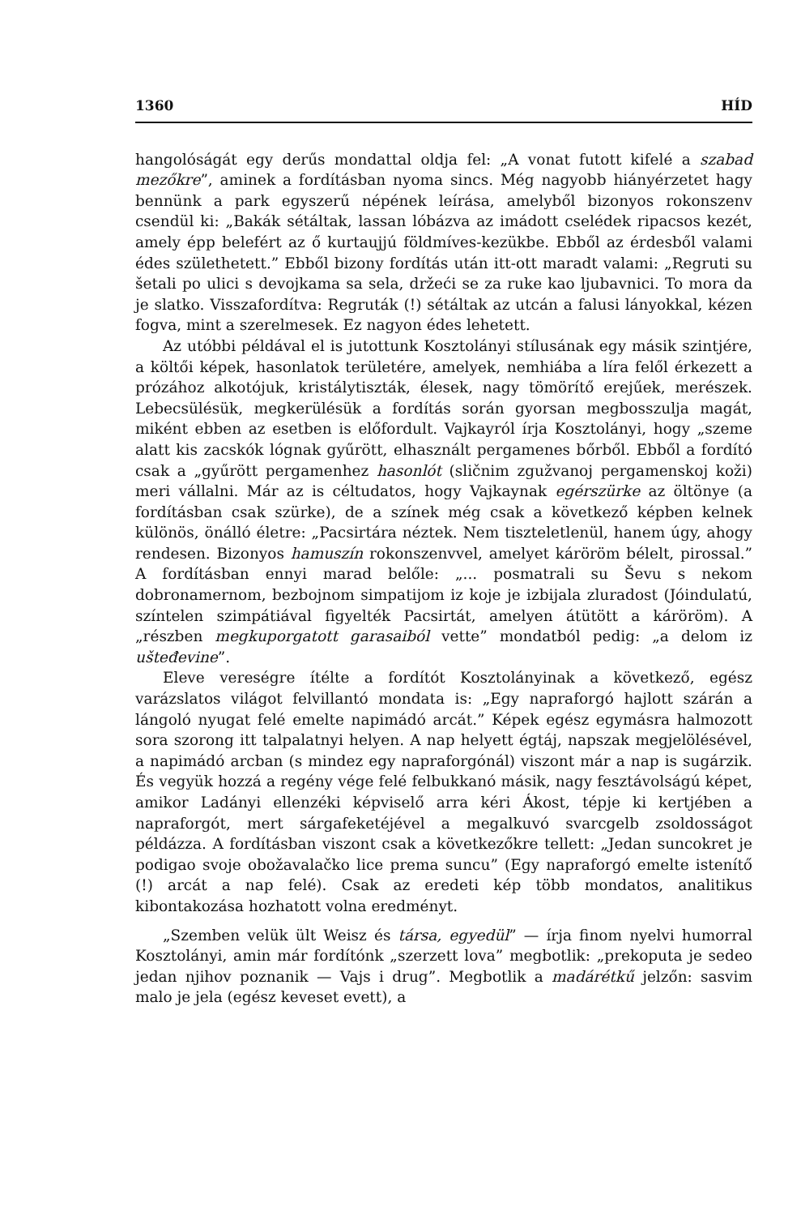1360 HÍD
hangolóságát egy derűs mondattal oldja fel: „A vonat futott kifelé a szabad mezőkre”, aminek a fordításban nyoma sincs. Még nagyobb hiányérzetet hagy bennünk a park egyszerű népének leírása, amelyből bizonyos rokonszenv csendül ki: „Bakák sétáltak, lassan lóbázva az imádott cselédek ripacsos kezét, amely épp belefért az ő kurtaujjú földmíves-kezükbe. Ebből az érdesből valami édes születhetett.” Ebből bizony fordítás után itt-ott maradt valami: „Regruti su šetali po ulici s devojkama sa sela, držeći se za ruke kao ljubavnici. To mora da je slatko. Visszafordítva: Regruták (!) sétáltak az utcán a falusi lányokkal, kézen fogva, mint a szerelmesek. Ez nagyon édes lehetett.
Az utóbbi példával el is jutottunk Kosztolányi stílusának egy másik szintjére, a költői képek, hasonlatok területére, amelyek, nemhiába a líra felől érkezett a prózához alkotójuk, kristálytiszták, élesek, nagy tömörítő erejűek, merészek. Lebecsülésük, megkerülésük a fordítás során gyorsan megbosszulja magát, miként ebben az esetben is előfordult. Vajkayról írja Kosztolányi, hogy „szeme alatt kis zacskók lógnak gyűrött, elhasznált pergamenes bőrből. Ebből a fordító csak a „gyűrött pergamenhez hasonlót (sličnim zgužvanoj pergamenskoj koži) meri vállalni. Már az is céltudatos, hogy Vajkaynak egérszürke az öltönye (a fordításban csak szürke), de a színek még csak a következő képben kelnek különös, önálló életre: „Pacsirtára néztek. Nem tiszteletlenül, hanem úgy, ahogy rendesen. Bizonyos hamuszín rokonszenvvel, amelyet káröröm bélelt, pirossal.” A fordításban ennyi marad belőle: „... posmatrali su Ševu s nekom dobronamernom, bezbojnom simpatijom iz koje je izbijala zluradost (Jóindulatú, színtelen szimpátiával figyelték Pacsirtát, amelyen átütött a káröröm). A „részben megkuporgatott garasaiból vette” mondatból pedig: „a delom iz ušteđevine”.
Eleve vereségre ítélte a fordítót Kosztolányinak a következő, egész varázslatos világot felvillantó mondata is: „Egy napraforgó hajlott szárán a lángoló nyugat felé emelte napimádó arcát.” Képek egész egymásra halmozott sora szorong itt talpalatnyi helyen. A nap helyett égtáj, napszak megjelölésével, a napimádó arcban (s mindez egy napraforgónál) viszont már a nap is sugárzik. És vegyük hozzá a regény vége felé felbukkanó másik, nagy fesztávolságú képet, amikor Ladányi ellenzéki képviselő arra kéri Ákost, tépje ki kertjében a napraforgót, mert sárgafeketéjével a megalkuvó svarcgelb zsoldosságot példázza. A fordításban viszont csak a következőkre tellett: „Jedan suncokret je podigao svoje obožavalačko lice prema suncu” (Egy napraforgó emelte istenítő (!) arcát a nap felé). Csak az eredeti kép több mondatos, analitikus kibontakozása hozhatott volna eredményt.
„Szemben velük ült Weisz és társa, egyedül” — írja finom nyelvi humorral Kosztolányi, amin már fordítónk „szerzett lova” megbotlik: „prekoputa je sedeo jedan njihov poznanik — Vajs i drug”. Megbotlik a madárétkű jelzőn: sasvim malo je jela (egész keveset evett), a